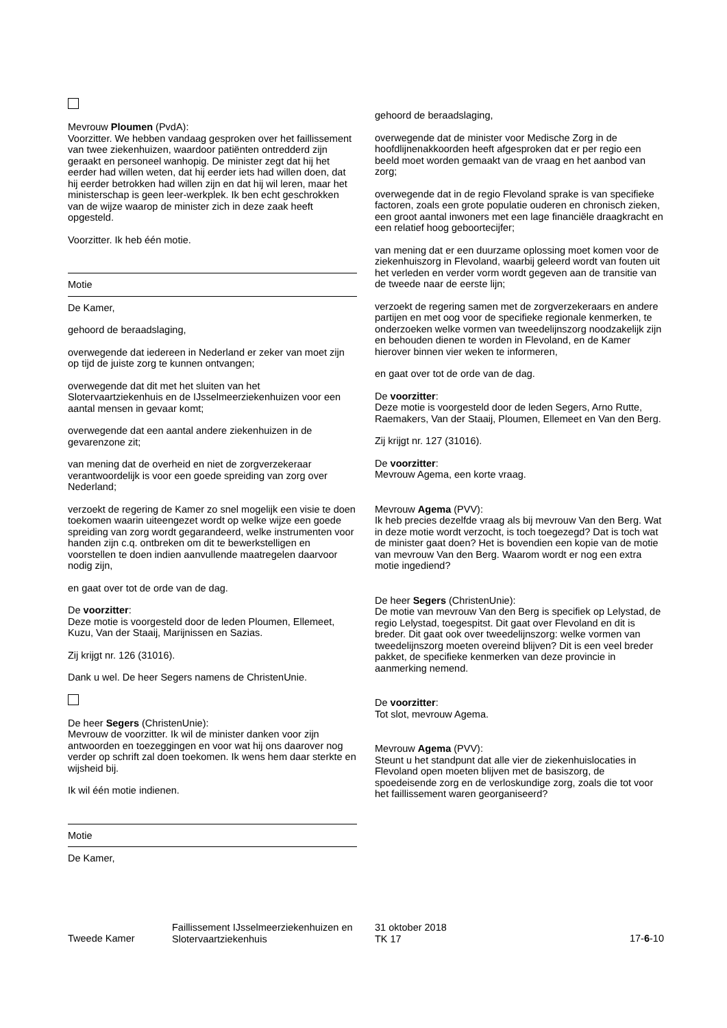Mevrouw Ploumen (PvdA):
Voorzitter. We hebben vandaag gesproken over het faillissement van twee ziekenhuizen, waardoor patiënten ontredderd zijn geraakt en personeel wanhopig. De minister zegt dat hij het eerder had willen weten, dat hij eerder iets had willen doen, dat hij eerder betrokken had willen zijn en dat hij wil leren, maar het ministerschap is geen leer-werkplek. Ik ben echt geschrokken van de wijze waarop de minister zich in deze zaak heeft opgesteld.
Voorzitter. Ik heb één motie.
Motie
De Kamer,
gehoord de beraadslaging,
overwegende dat iedereen in Nederland er zeker van moet zijn op tijd de juiste zorg te kunnen ontvangen;
overwegende dat dit met het sluiten van het Slotervaartziekenhuis en de IJsselmeerziekenhuizen voor een aantal mensen in gevaar komt;
overwegende dat een aantal andere ziekenhuizen in de gevarenzone zit;
van mening dat de overheid en niet de zorgverzekeraar verantwoordelijk is voor een goede spreiding van zorg over Nederland;
verzoekt de regering de Kamer zo snel mogelijk een visie te doen toekomen waarin uiteengezet wordt op welke wijze een goede spreiding van zorg wordt gegarandeerd, welke instrumenten voor handen zijn c.q. ontbreken om dit te bewerkstelligen en voorstellen te doen indien aanvullende maatregelen daarvoor nodig zijn,
en gaat over tot de orde van de dag.
De voorzitter:
Deze motie is voorgesteld door de leden Ploumen, Ellemeet, Kuzu, Van der Staaij, Marijnissen en Sazias.
Zij krijgt nr. 126 (31016).
Dank u wel. De heer Segers namens de ChristenUnie.
De heer Segers (ChristenUnie):
Mevrouw de voorzitter. Ik wil de minister danken voor zijn antwoorden en toezeggingen en voor wat hij ons daarover nog verder op schrift zal doen toekomen. Ik wens hem daar sterkte en wijsheid bij.
Ik wil één motie indienen.
Motie
De Kamer,
gehoord de beraadslaging,
overwegende dat de minister voor Medische Zorg in de hoofdlijnenakkoorden heeft afgesproken dat er per regio een beeld moet worden gemaakt van de vraag en het aanbod van zorg;
overwegende dat in de regio Flevoland sprake is van specifieke factoren, zoals een grote populatie ouderen en chronisch zieken, een groot aantal inwoners met een lage financiële draagkracht en een relatief hoog geboortecijfer;
van mening dat er een duurzame oplossing moet komen voor de ziekenhuiszorg in Flevoland, waarbij geleerd wordt van fouten uit het verleden en verder vorm wordt gegeven aan de transitie van de tweede naar de eerste lijn;
verzoekt de regering samen met de zorgverzekeraars en andere partijen en met oog voor de specifieke regionale kenmerken, te onderzoeken welke vormen van tweedelijnszorg noodzakelijk zijn en behouden dienen te worden in Flevoland, en de Kamer hierover binnen vier weken te informeren,
en gaat over tot de orde van de dag.
De voorzitter:
Deze motie is voorgesteld door de leden Segers, Arno Rutte, Raemakers, Van der Staaij, Ploumen, Ellemeet en Van den Berg.
Zij krijgt nr. 127 (31016).
De voorzitter:
Mevrouw Agema, een korte vraag.
Mevrouw Agema (PVV):
Ik heb precies dezelfde vraag als bij mevrouw Van den Berg. Wat in deze motie wordt verzocht, is toch toegezegd? Dat is toch wat de minister gaat doen? Het is bovendien een kopie van de motie van mevrouw Van den Berg. Waarom wordt er nog een extra motie ingediend?
De heer Segers (ChristenUnie):
De motie van mevrouw Van den Berg is specifiek op Lelystad, de regio Lelystad, toegespitst. Dit gaat over Flevoland en dit is breder. Dit gaat ook over tweedelijnszorg: welke vormen van tweedelijnszorg moeten overeind blijven? Dit is een veel breder pakket, de specifieke kenmerken van deze provincie in aanmerking nemend.
De voorzitter:
Tot slot, mevrouw Agema.
Mevrouw Agema (PVV):
Steunt u het standpunt dat alle vier de ziekenhuislocaties in Flevoland open moeten blijven met de basiszorg, de spoedeisende zorg en de verloskundige zorg, zoals die tot voor het faillissement waren georganiseerd?
Tweede Kamer
Faillissement IJsselmeerziekenhuizen en Slotervaartziekenhuis
31 oktober 2018
TK 17
17-6-10